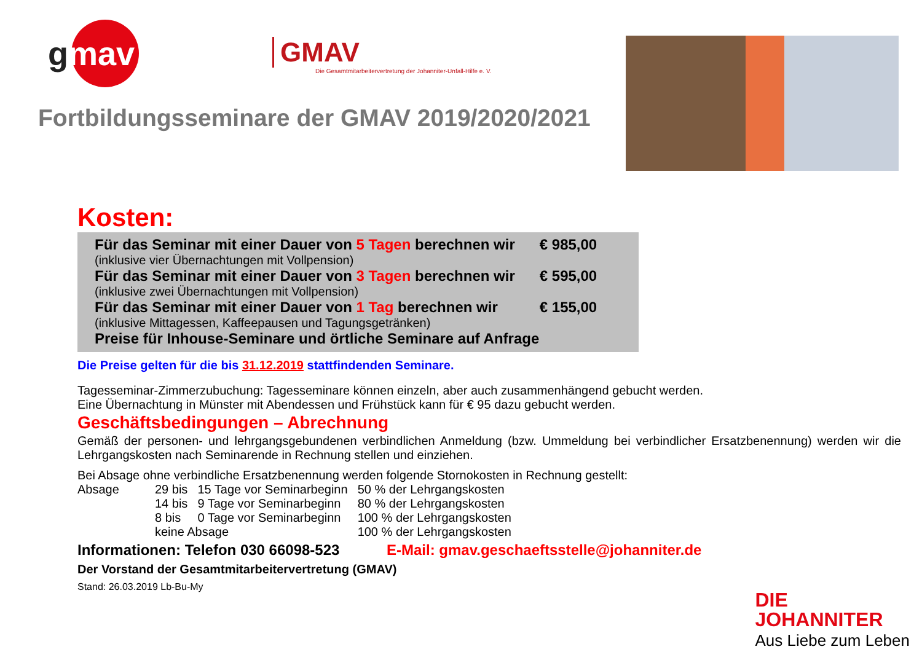gmav
GMAV
Die Gesamtmitarbeitervertretung der Johanniter-Unfall-Hilfe e. V.
Fortbildungsseminare der GMAV 2019/2020/2021
Kosten:
| Für das Seminar mit einer Dauer von 5 Tagen berechnen wir | € 985,00 |
| (inklusive vier Übernachtungen mit Vollpension) | |
| Für das Seminar mit einer Dauer von 3 Tagen berechnen wir | € 595,00 |
| (inklusive zwei Übernachtungen mit Vollpension) | |
| Für das Seminar mit einer Dauer von 1 Tag berechnen wir | € 155,00 |
| (inklusive Mittagessen, Kaffeepausen und Tagungsgetränken) | |
| Preise für Inhouse-Seminare und örtliche Seminare auf Anfrage | |
Die Preise gelten für die bis 31.12.2019 stattfindenden Seminare.
Tagesseminar-Zimmerzubuchung: Tagesseminare können einzeln, aber auch zusammenhängend gebucht werden.
Eine Übernachtung in Münster mit Abendessen und Frühstück kann für € 95 dazu gebucht werden.
Geschäftsbedingungen – Abrechnung
Gemäß der personen- und lehrgangsgebundenen verbindlichen Anmeldung (bzw. Ummeldung bei verbindlicher Ersatzbenennung) werden wir die Lehrgangskosten nach Seminarende in Rechnung stellen und einziehen.
Bei Absage ohne verbindliche Ersatzbenennung werden folgende Stornokosten in Rechnung gestellt:
| Absage | 29 bis | 15 Tage vor Seminarbeginn | 50 % der Lehrgangskosten |
| | 14 bis | 9 Tage vor Seminarbeginn | 80 % der Lehrgangskosten |
| | 8 bis | 0 Tage vor Seminarbeginn | 100 % der Lehrgangskosten |
| | keine Absage | | 100 % der Lehrgangskosten |
Informationen: Telefon 030 66098-523 E-Mail: gmav.geschaeftsstelle@johanniter.de
Der Vorstand der Gesamtmitarbeitervertretung (GMAV)
Stand: 26.03.2019 Lb-Bu-My
DIE
JOHANNITER
Aus Liebe zum Leben